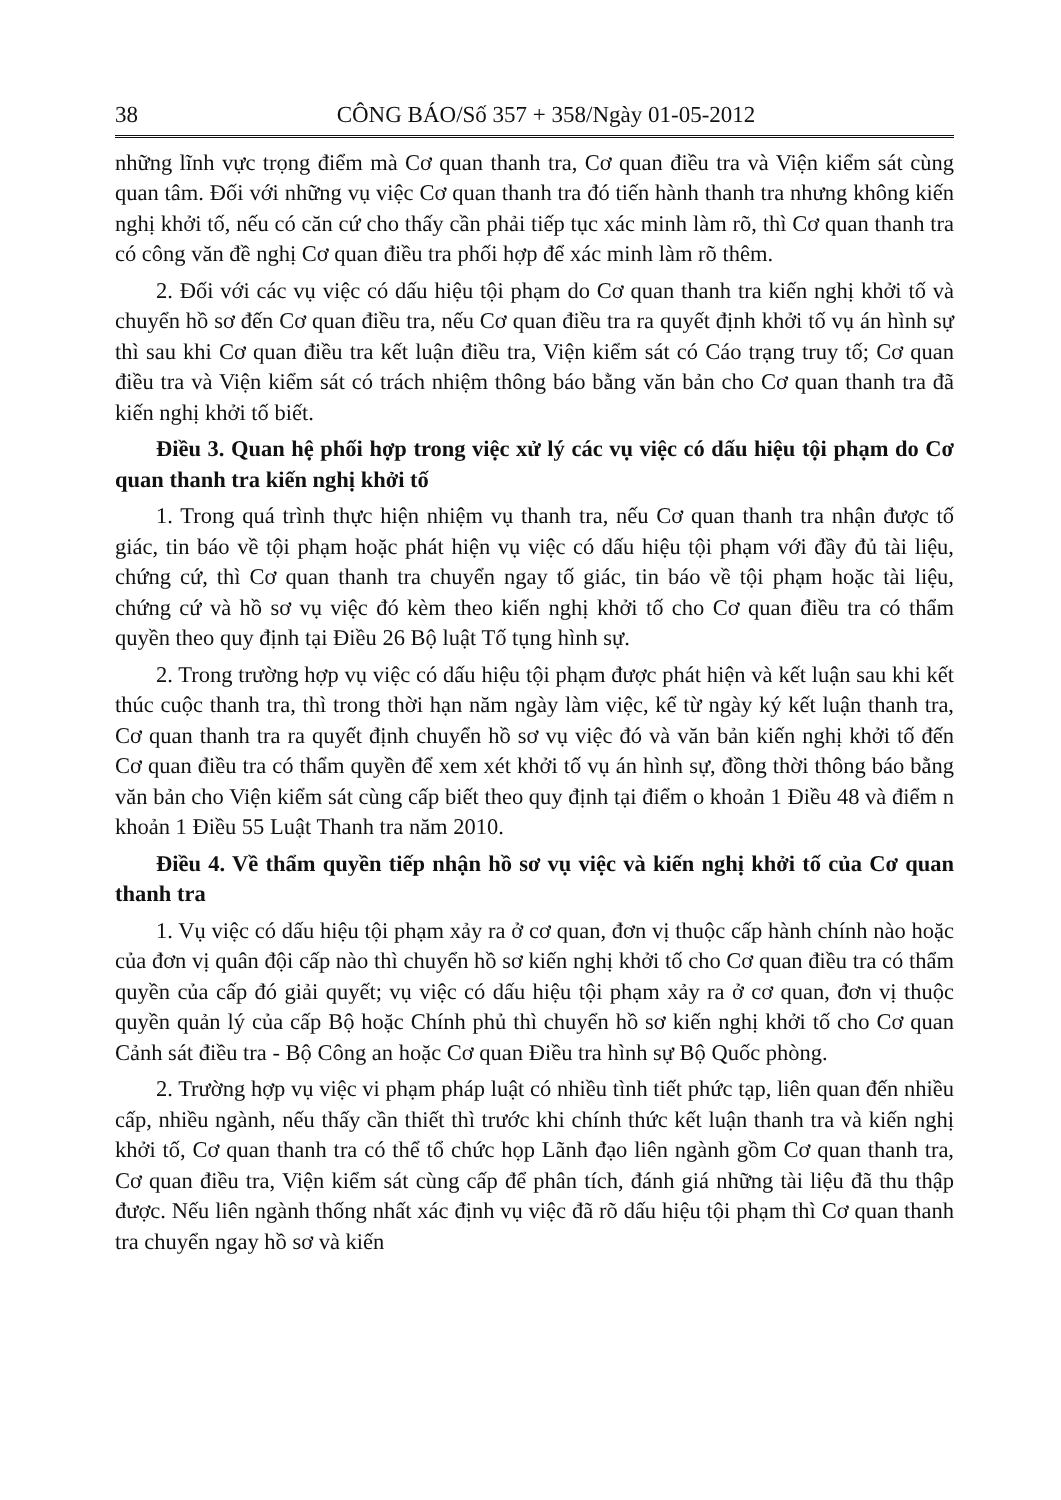38 CÔNG BÁO/Số 357 + 358/Ngày 01-05-2012
những lĩnh vực trọng điểm mà Cơ quan thanh tra, Cơ quan điều tra và Viện kiểm sát cùng quan tâm. Đối với những vụ việc Cơ quan thanh tra đó tiến hành thanh tra nhưng không kiến nghị khởi tố, nếu có căn cứ cho thấy cần phải tiếp tục xác minh làm rõ, thì Cơ quan thanh tra có công văn đề nghị Cơ quan điều tra phối hợp để xác minh làm rõ thêm.
2. Đối với các vụ việc có dấu hiệu tội phạm do Cơ quan thanh tra kiến nghị khởi tố và chuyển hồ sơ đến Cơ quan điều tra, nếu Cơ quan điều tra ra quyết định khởi tố vụ án hình sự thì sau khi Cơ quan điều tra kết luận điều tra, Viện kiểm sát có Cáo trạng truy tố; Cơ quan điều tra và Viện kiểm sát có trách nhiệm thông báo bằng văn bản cho Cơ quan thanh tra đã kiến nghị khởi tố biết.
Điều 3. Quan hệ phối hợp trong việc xử lý các vụ việc có dấu hiệu tội phạm do Cơ quan thanh tra kiến nghị khởi tố
1. Trong quá trình thực hiện nhiệm vụ thanh tra, nếu Cơ quan thanh tra nhận được tố giác, tin báo về tội phạm hoặc phát hiện vụ việc có dấu hiệu tội phạm với đầy đủ tài liệu, chứng cứ, thì Cơ quan thanh tra chuyển ngay tố giác, tin báo về tội phạm hoặc tài liệu, chứng cứ và hồ sơ vụ việc đó kèm theo kiến nghị khởi tố cho Cơ quan điều tra có thẩm quyền theo quy định tại Điều 26 Bộ luật Tố tụng hình sự.
2. Trong trường hợp vụ việc có dấu hiệu tội phạm được phát hiện và kết luận sau khi kết thúc cuộc thanh tra, thì trong thời hạn năm ngày làm việc, kể từ ngày ký kết luận thanh tra, Cơ quan thanh tra ra quyết định chuyển hồ sơ vụ việc đó và văn bản kiến nghị khởi tố đến Cơ quan điều tra có thẩm quyền để xem xét khởi tố vụ án hình sự, đồng thời thông báo bằng văn bản cho Viện kiểm sát cùng cấp biết theo quy định tại điểm o khoản 1 Điều 48 và điểm n khoản 1 Điều 55 Luật Thanh tra năm 2010.
Điều 4. Về thẩm quyền tiếp nhận hồ sơ vụ việc và kiến nghị khởi tố của Cơ quan thanh tra
1. Vụ việc có dấu hiệu tội phạm xảy ra ở cơ quan, đơn vị thuộc cấp hành chính nào hoặc của đơn vị quân đội cấp nào thì chuyển hồ sơ kiến nghị khởi tố cho Cơ quan điều tra có thẩm quyền của cấp đó giải quyết; vụ việc có dấu hiệu tội phạm xảy ra ở cơ quan, đơn vị thuộc quyền quản lý của cấp Bộ hoặc Chính phủ thì chuyển hồ sơ kiến nghị khởi tố cho Cơ quan Cảnh sát điều tra - Bộ Công an hoặc Cơ quan Điều tra hình sự Bộ Quốc phòng.
2. Trường hợp vụ việc vi phạm pháp luật có nhiều tình tiết phức tạp, liên quan đến nhiều cấp, nhiều ngành, nếu thấy cần thiết thì trước khi chính thức kết luận thanh tra và kiến nghị khởi tố, Cơ quan thanh tra có thể tổ chức họp Lãnh đạo liên ngành gồm Cơ quan thanh tra, Cơ quan điều tra, Viện kiểm sát cùng cấp để phân tích, đánh giá những tài liệu đã thu thập được. Nếu liên ngành thống nhất xác định vụ việc đã rõ dấu hiệu tội phạm thì Cơ quan thanh tra chuyển ngay hồ sơ và kiến